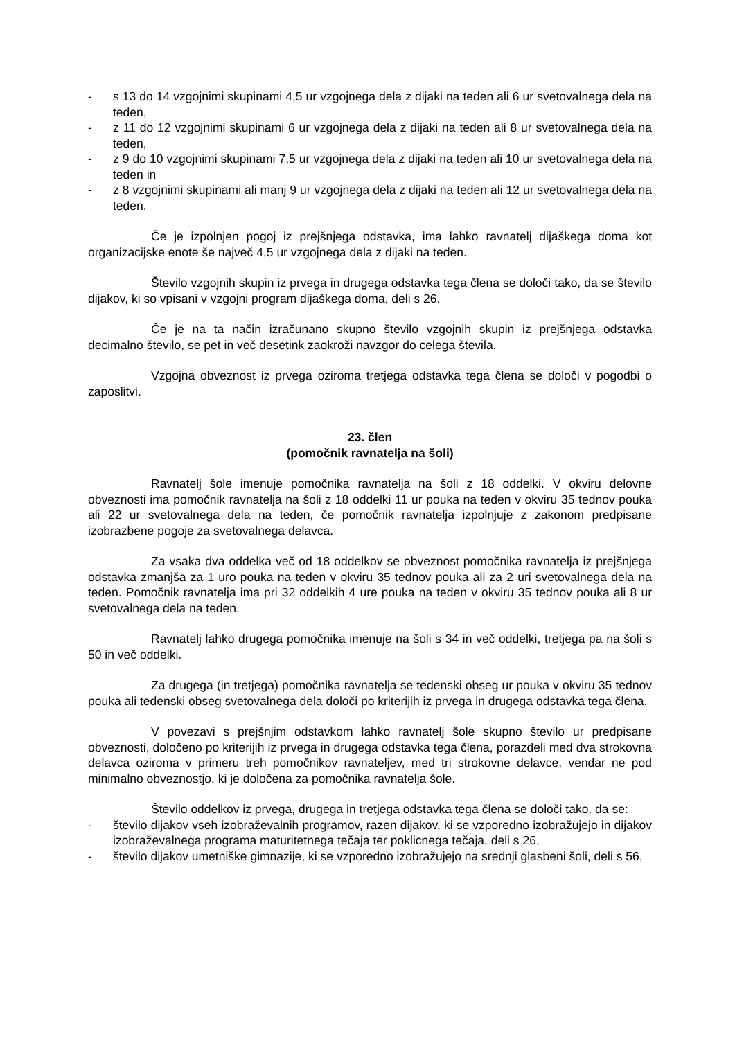- s 13 do 14 vzgojnimi skupinami 4,5 ur vzgojnega dela z dijaki na teden ali 6 ur svetovalnega dela na teden,
- z 11 do 12 vzgojnimi skupinami 6 ur vzgojnega dela z dijaki na teden ali 8 ur svetovalnega dela na teden,
- z 9 do 10 vzgojnimi skupinami 7,5 ur vzgojnega dela z dijaki na teden ali 10 ur svetovalnega dela na teden in
- z 8 vzgojnimi skupinami ali manj 9 ur vzgojnega dela z dijaki na teden ali 12 ur svetovalnega dela na teden.
Če je izpolnjen pogoj iz prejšnjega odstavka, ima lahko ravnatelj dijaškega doma kot organizacijske enote še največ 4,5 ur vzgojnega dela z dijaki na teden.
Število vzgojnih skupin iz prvega in drugega odstavka tega člena se določi tako, da se število dijakov, ki so vpisani v vzgojni program dijaškega doma, deli s 26.
Če je na ta način izračunano skupno število vzgojnih skupin iz prejšnjega odstavka decimalno število, se pet in več desetink zaokroži navzgor do celega števila.
Vzgojna obveznost iz prvega oziroma tretjega odstavka tega člena se določi v pogodbi o zaposlitvi.
23. člen
(pomočnik ravnatelja na šoli)
Ravnatelj šole imenuje pomočnika ravnatelja na šoli z 18 oddelki. V okviru delovne obveznosti ima pomočnik ravnatelja na šoli z 18 oddelki 11 ur pouka na teden v okviru 35 tednov pouka ali 22 ur svetovalnega dela na teden, če pomočnik ravnatelja izpolnjuje z zakonom predpisane izobrazbene pogoje za svetovalnega delavca.
Za vsaka dva oddelka več od 18 oddelkov se obveznost pomočnika ravnatelja iz prejšnjega odstavka zmanjša za 1 uro pouka na teden v okviru 35 tednov pouka ali za 2 uri svetovalnega dela na teden. Pomočnik ravnatelja ima pri 32 oddelkih 4 ure pouka na teden v okviru 35 tednov pouka ali 8 ur svetovalnega dela na teden.
Ravnatelj lahko drugega pomočnika imenuje na šoli s 34 in več oddelki, tretjega pa na šoli s 50 in več oddelki.
Za drugega (in tretjega) pomočnika ravnatelja se tedenski obseg ur pouka v okviru 35 tednov pouka ali tedenski obseg svetovalnega dela določi po kriterijih iz prvega in drugega odstavka tega člena.
V povezavi s prejšnjim odstavkom lahko ravnatelj šole skupno število ur predpisane obveznosti, določeno po kriterijih iz prvega in drugega odstavka tega člena, porazdeli med dva strokovna delavca oziroma v primeru treh pomočnikov ravnateljev, med tri strokovne delavce, vendar ne pod minimalno obveznostjo, ki je določena za pomočnika ravnatelja šole.
Število oddelkov iz prvega, drugega in tretjega odstavka tega člena se določi tako, da se:
- število dijakov vseh izobraževalnih programov, razen dijakov, ki se vzporedno izobražujejo in dijakov izobraževalnega programa maturitetnega tečaja ter poklicnega tečaja, deli s 26,
- število dijakov umetniške gimnazije, ki se vzporedno izobražujejo na srednji glasbeni šoli, deli s 56,